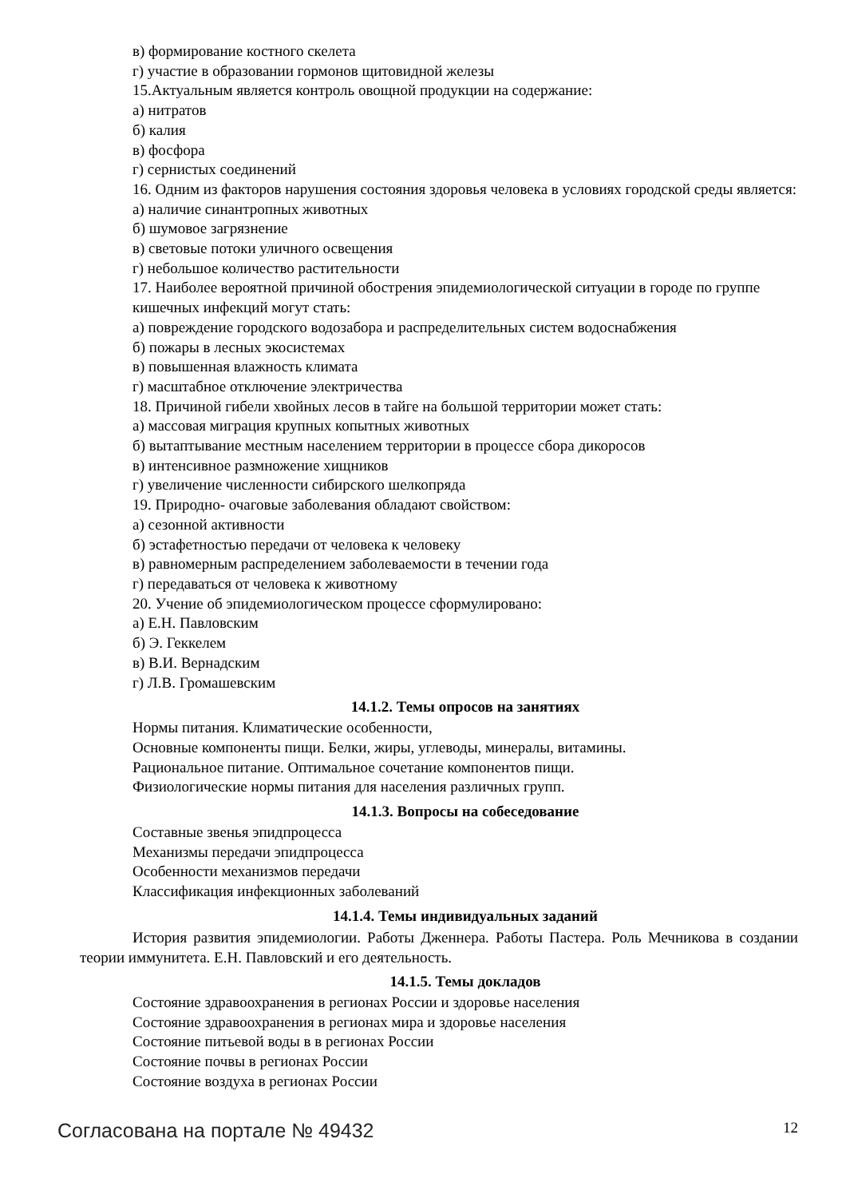в) формирование костного скелета
г) участие в образовании гормонов щитовидной железы
15.Актуальным является контроль овощной продукции на содержание:
а) нитратов
б) калия
в) фосфора
г) сернистых соединений
16. Одним из факторов нарушения состояния здоровья человека в условиях городской среды является:
а) наличие синантропных животных
б) шумовое загрязнение
в) световые потоки уличного освещения
г) небольшое количество растительности
17. Наиболее вероятной причиной обострения эпидемиологической ситуации в городе по группе кишечных инфекций могут стать:
а) повреждение городского водозабора и распределительных систем водоснабжения
б) пожары в лесных экосистемах
в) повышенная влажность климата
г) масштабное отключение электричества
18. Причиной гибели хвойных лесов в тайге на большой территории может стать:
а) массовая миграция крупных копытных животных
б) вытаптывание местным населением территории в процессе сбора дикоросов
в) интенсивное размножение хищников
г) увеличение численности сибирского шелкопряда
19. Природно- очаговые заболевания обладают свойством:
а) сезонной активности
б) эстафетностью передачи от человека к человеку
в) равномерным распределением заболеваемости в течении года
г) передаваться от человека к животному
20. Учение об эпидемиологическом процессе сформулировано:
а) Е.Н. Павловским
б) Э. Геккелем
в) В.И. Вернадским
г) Л.В. Громашевским
14.1.2. Темы опросов на занятиях
Нормы питания. Климатические особенности,
Основные компоненты пищи. Белки, жиры, углеводы, минералы, витамины.
Рациональное питание. Оптимальное сочетание компонентов пищи.
Физиологические нормы питания для населения различных групп.
14.1.3. Вопросы на собеседование
Составные звенья эпидпроцесса
Механизмы передачи эпидпроцесса
Особенности механизмов передачи
Классификация инфекционных заболеваний
14.1.4. Темы индивидуальных заданий
История развития эпидемиологии. Работы Дженнера. Работы Пастера. Роль Мечникова в создании теории иммунитета. Е.Н. Павловский и его деятельность.
14.1.5. Темы докладов
Состояние здравоохранения в регионах России и здоровье населения
Состояние здравоохранения в регионах мира и здоровье населения
Состояние питьевой воды в в регионах России
Состояние почвы в регионах России
Состояние воздуха в регионах России
Согласована на портале № 49432 12